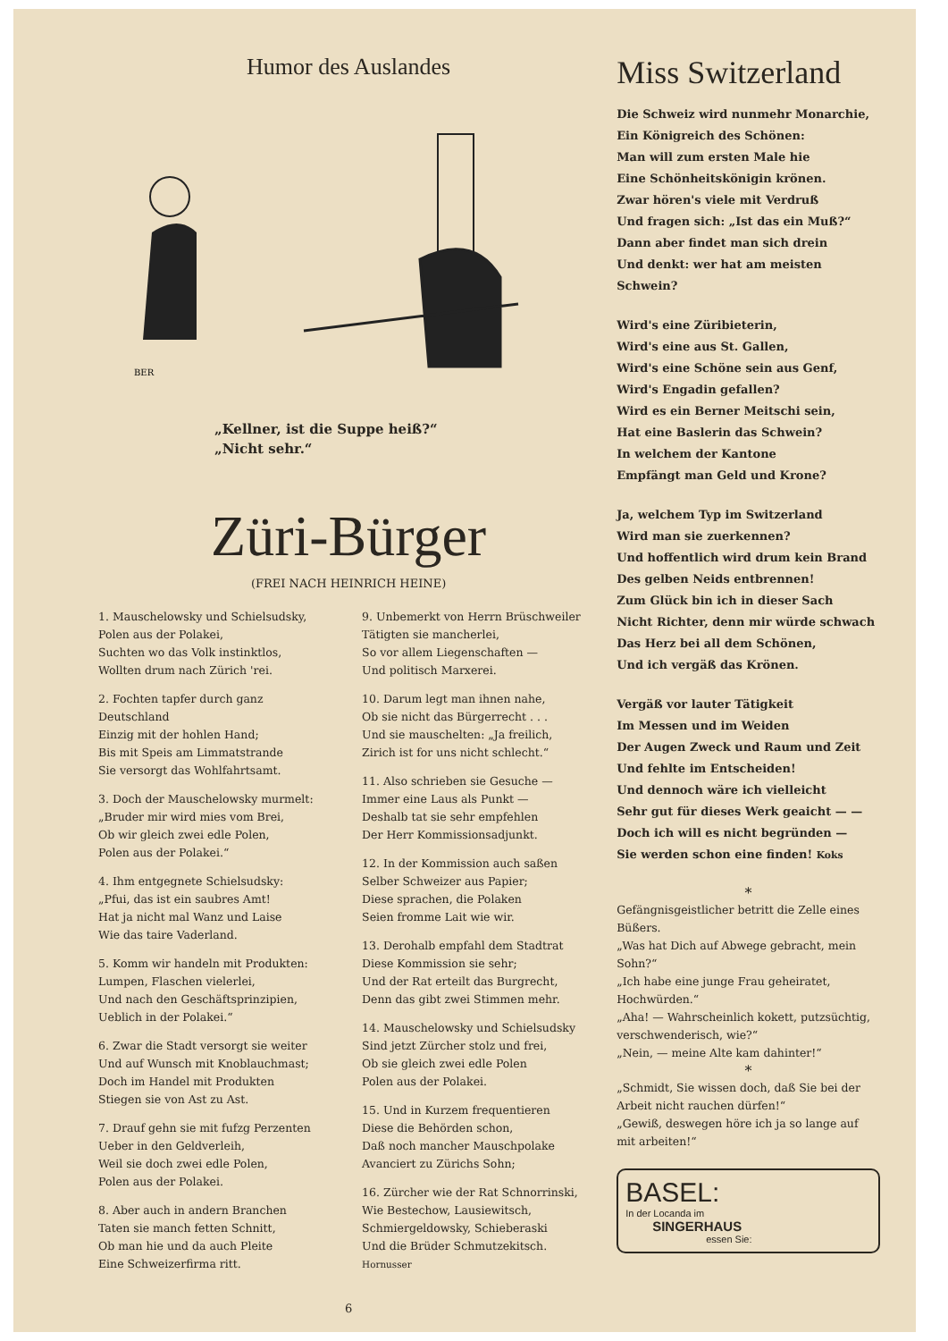Humor des Auslandes
BER
„Kellner, ist die Suppe heiß?“
„Nicht sehr.“
Züri-Bürger
(FREI NACH HEINRICH HEINE)
1. Mauschelowsky und Schielsudsky,
Polen aus der Polakei,
Suchten wo das Volk instinktlos,
Wollten drum nach Zürich 'rei.
2. Fochten tapfer durch ganz Deutschland
Einzig mit der hohlen Hand;
Bis mit Speis am Limmatstrande
Sie versorgt das Wohlfahrtsamt.
3. Doch der Mauschelowsky murmelt:
„Bruder mir wird mies vom Brei,
Ob wir gleich zwei edle Polen,
Polen aus der Polakei.“
4. Ihm entgegnete Schielsudsky:
„Pfui, das ist ein saubres Amt!
Hat ja nicht mal Wanz und Laise
Wie das taire Vaderland.
5. Komm wir handeln mit Produkten:
Lumpen, Flaschen vielerlei,
Und nach den Geschäftsprinzipien,
Ueblich in der Polakei.“
6. Zwar die Stadt versorgt sie weiter
Und auf Wunsch mit Knoblauchmast;
Doch im Handel mit Produkten
Stiegen sie von Ast zu Ast.
7. Drauf gehn sie mit fufzg Perzenten
Ueber in den Geldverleih,
Weil sie doch zwei edle Polen,
Polen aus der Polakei.
8. Aber auch in andern Branchen
Taten sie manch fetten Schnitt,
Ob man hie und da auch Pleite
Eine Schweizerfirma ritt.
9. Unbemerkt von Herrn Brüschweiler
Tätigten sie mancherlei,
So vor allem Liegenschaften —
Und politisch Marxerei.
10. Darum legt man ihnen nahe,
Ob sie nicht das Bürgerrecht . . .
Und sie mauschelten: „Ja freilich,
Zirich ist for uns nicht schlecht.“
11. Also schrieben sie Gesuche —
Immer eine Laus als Punkt —
Deshalb tat sie sehr empfehlen
Der Herr Kommissionsadjunkt.
12. In der Kommission auch saßen
Selber Schweizer aus Papier;
Diese sprachen, die Polaken
Seien fromme Lait wie wir.
13. Derohalb empfahl dem Stadtrat
Diese Kommission sie sehr;
Und der Rat erteilt das Burgrecht,
Denn das gibt zwei Stimmen mehr.
14. Mauschelowsky und Schielsudsky
Sind jetzt Zürcher stolz und frei,
Ob sie gleich zwei edle Polen
Polen aus der Polakei.
15. Und in Kurzem frequentieren
Diese die Behörden schon,
Daß noch mancher Mauschpolake
Avanciert zu Zürichs Sohn;
16. Zürcher wie der Rat Schnorrinski,
Wie Bestechow, Lausiewitsch,
Schmiergeldowsky, Schieberaski
Und die Brüder Schmutzekitsch. Hornusser
6
Miss Switzerland
Die Schweiz wird nunmehr Monarchie,
Ein Königreich des Schönen:
Man will zum ersten Male hie
Eine Schönheitskönigin krönen.
Zwar hören's viele mit Verdruß
Und fragen sich: „Ist das ein Muß?“
Dann aber findet man sich drein
Und denkt: wer hat am meisten Schwein?
Wird's eine Züribieterin,
Wird's eine aus St. Gallen,
Wird's eine Schöne sein aus Genf,
Wird's Engadin gefallen?
Wird es ein Berner Meitschi sein,
Hat eine Baslerin das Schwein?
In welchem der Kantone
Empfängt man Geld und Krone?
Ja, welchem Typ im Switzerland
Wird man sie zuerkennen?
Und hoffentlich wird drum kein Brand
Des gelben Neids entbrennen!
Zum Glück bin ich in dieser Sach
Nicht Richter, denn mir würde schwach
Das Herz bei all dem Schönen,
Und ich vergäß das Krönen.
Vergäß vor lauter Tätigkeit
Im Messen und im Weiden
Der Augen Zweck und Raum und Zeit
Und fehlte im Entscheiden!
Und dennoch wäre ich vielleicht
Sehr gut für dieses Werk geaicht — —
Doch ich will es nicht begründen —
Sie werden schon eine finden! Koks
*
Gefängnisgeistlicher betritt die Zelle eines Büßers.
„Was hat Dich auf Abwege gebracht, mein Sohn?“
„Ich habe eine junge Frau geheiratet, Hochwürden.“
„Aha! — Wahrscheinlich kokett, putzsüchtig, verschwenderisch, wie?“
„Nein, — meine Alte kam dahinter!“
*
„Schmidt, Sie wissen doch, daß Sie bei der Arbeit nicht rauchen dürfen!“
„Gewiß, deswegen höre ich ja so lange auf mit arbeiten!“
BASEL:
In der Locanda im
SINGERHAUS
essen Sie: